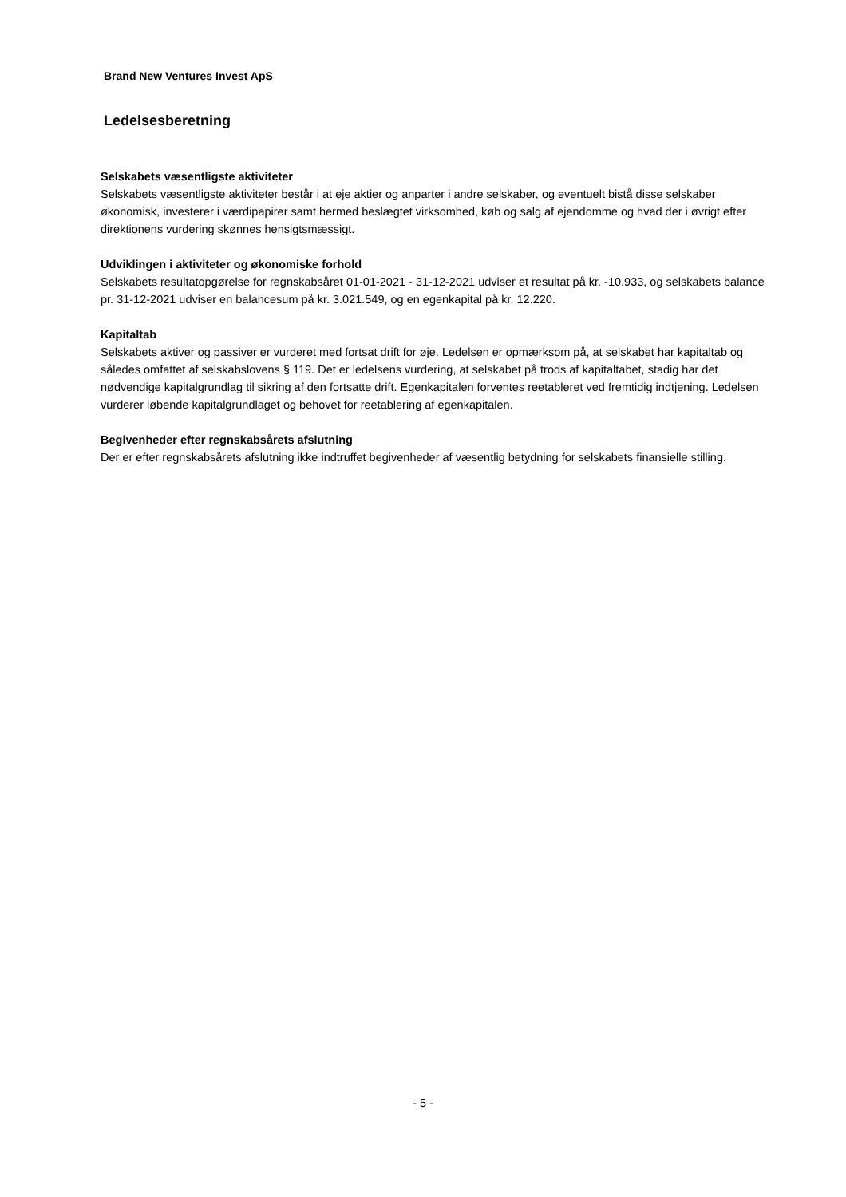Brand New Ventures Invest ApS
Ledelsesberetning
Selskabets væsentligste aktiviteter
Selskabets væsentligste aktiviteter består i at eje aktier og anparter i andre selskaber, og eventuelt bistå disse selskaber økonomisk, investerer i værdipapirer samt hermed beslægtet virksomhed, køb og salg af ejendomme og hvad der i øvrigt efter direktionens vurdering skønnes hensigtsmæssigt.
Udviklingen i aktiviteter og økonomiske forhold
Selskabets resultatopgørelse for regnskabsåret 01-01-2021 - 31-12-2021 udviser et resultat på kr. -10.933, og selskabets balance pr. 31-12-2021 udviser en balancesum på kr. 3.021.549, og en egenkapital på kr. 12.220.
Kapitaltab
Selskabets aktiver og passiver er vurderet med fortsat drift for øje. Ledelsen er opmærksom på, at selskabet har kapitaltab og således omfattet af selskabslovens § 119. Det er ledelsens vurdering, at selskabet på trods af kapitaltabet, stadig har det nødvendige kapitalgrundlag til sikring af den fortsatte drift. Egenkapitalen forventes reetableret ved fremtidig indtjening. Ledelsen vurderer løbende kapitalgrundlaget og behovet for reetablering af egenkapitalen.
Begivenheder efter regnskabsårets afslutning
Der er efter regnskabsårets afslutning ikke indtruffet begivenheder af væsentlig betydning for selskabets finansielle stilling.
- 5 -